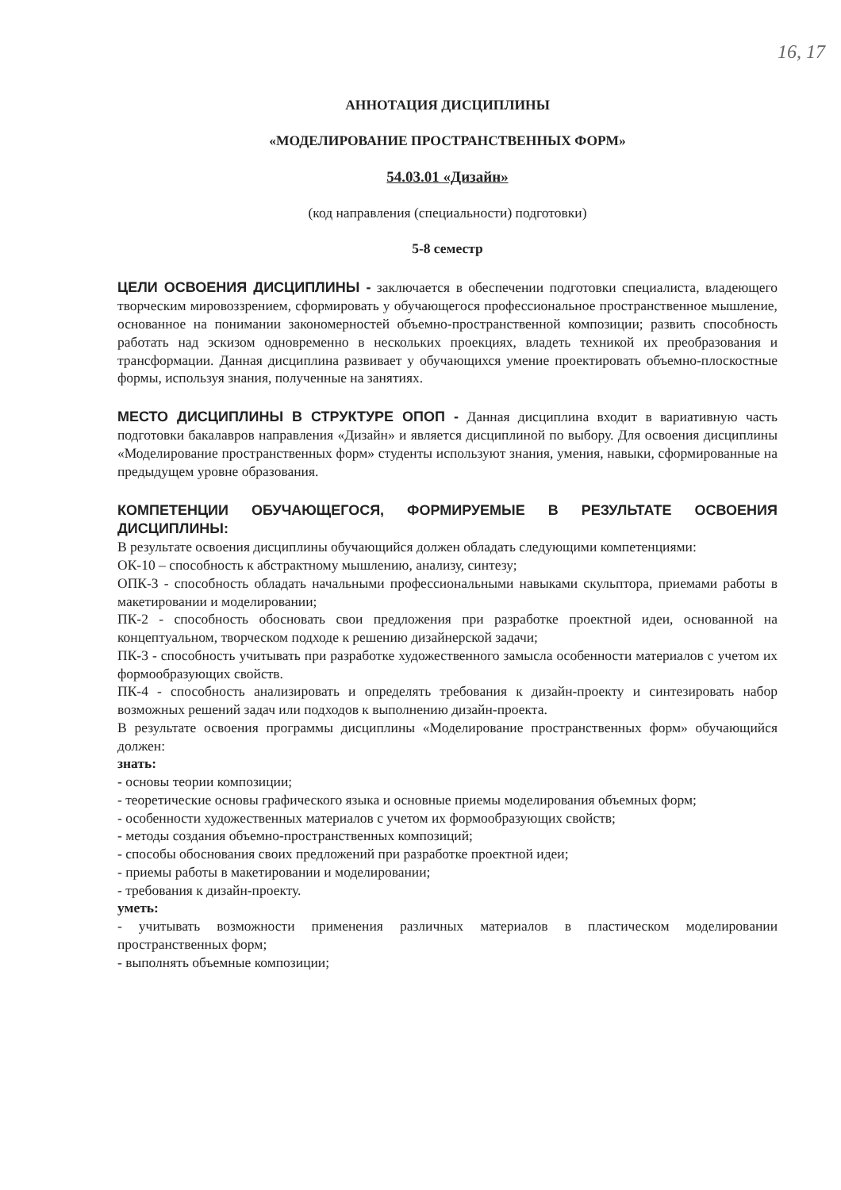16, 17
АННОТАЦИЯ ДИСЦИПЛИНЫ
«МОДЕЛИРОВАНИЕ ПРОСТРАНСТВЕННЫХ ФОРМ»
54.03.01 «Дизайн»
(код направления (специальности) подготовки)
5-8 семестр
ЦЕЛИ ОСВОЕНИЯ ДИСЦИПЛИНЫ - заключается в обеспечении подготовки специалиста, владеющего творческим мировоззрением, сформировать у обучающегося профессиональное пространственное мышление, основанное на понимании закономерностей объемно-пространственной композиции; развить способность работать над эскизом одновременно в нескольких проекциях, владеть техникой их преобразования и трансформации. Данная дисциплина развивает у обучающихся умение проектировать объемно-плоскостные формы, используя знания, полученные на занятиях.
МЕСТО ДИСЦИПЛИНЫ В СТРУКТУРЕ ОПОП - Данная дисциплина входит в вариативную часть подготовки бакалавров направления «Дизайн» и является дисциплиной по выбору. Для освоения дисциплины «Моделирование пространственных форм» студенты используют знания, умения, навыки, сформированные на предыдущем уровне образования.
КОМПЕТЕНЦИИ ОБУЧАЮЩЕГОСЯ, ФОРМИРУЕМЫЕ В РЕЗУЛЬТАТЕ ОСВОЕНИЯ ДИСЦИПЛИНЫ:
В результате освоения дисциплины обучающийся должен обладать следующими компетенциями:
ОК-10 – способность к абстрактному мышлению, анализу, синтезу;
ОПК-3 - способность обладать начальными профессиональными навыками скульптора, приемами работы в макетировании и моделировании;
ПК-2 - способность обосновать свои предложения при разработке проектной идеи, основанной на концептуальном, творческом подходе к решению дизайнерской задачи;
ПК-3 - способность учитывать при разработке художественного замысла особенности материалов с учетом их формообразующих свойств.
ПК-4 - способность анализировать и определять требования к дизайн-проекту и синтезировать набор возможных решений задач или подходов к выполнению дизайн-проекта.
В результате освоения программы дисциплины «Моделирование пространственных форм» обучающийся должен:
знать:
- основы теории композиции;
- теоретические основы графического языка и основные приемы моделирования объемных форм;
- особенности художественных материалов с учетом их формообразующих свойств;
- методы создания объемно-пространственных композиций;
- способы обоснования своих предложений при разработке проектной идеи;
- приемы работы в макетировании и моделировании;
- требования к дизайн-проекту.
уметь:
- учитывать возможности применения различных материалов в пластическом моделировании пространственных форм;
- выполнять объемные композиции;